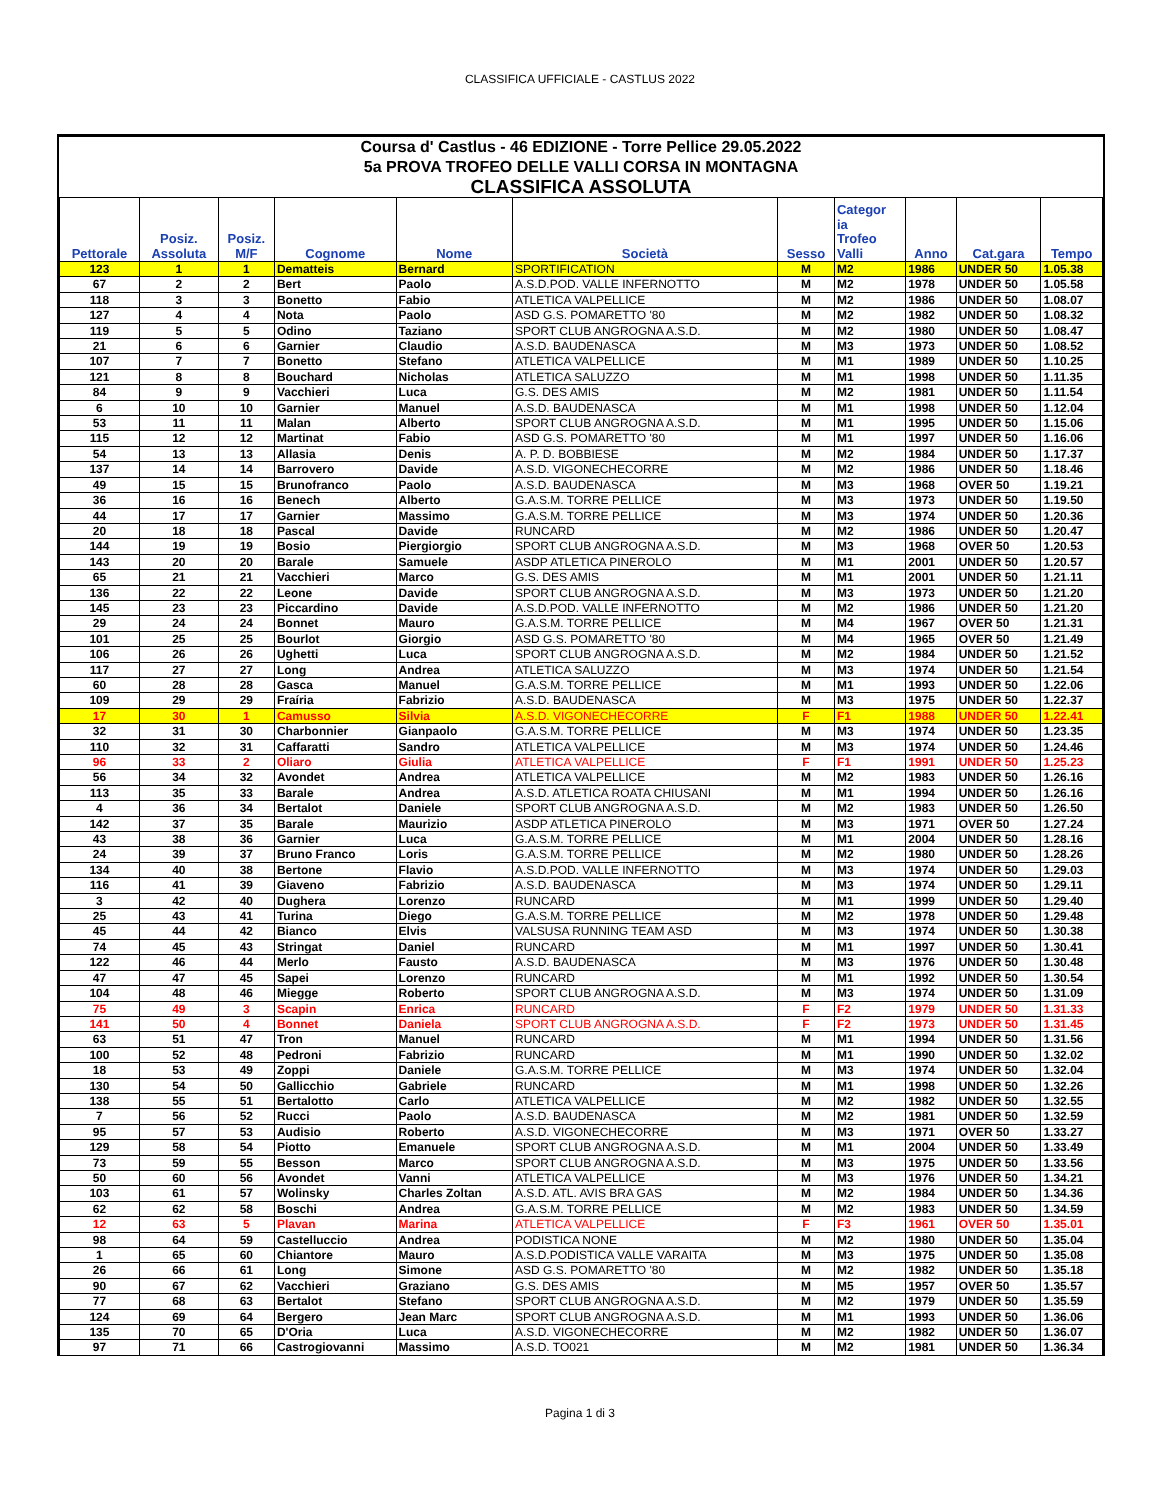CLASSIFICA UFFICIALE - CASTLUS 2022
Coursa d' Castlus - 46 EDIZIONE - Torre Pellice 29.05.2022
5a PROVA TROFEO DELLE VALLI CORSA IN MONTAGNA
CLASSIFICA ASSOLUTA
| Pettorale | Posiz. Assoluta | Posiz. M/F | Cognome | Nome | Società | Sesso | Categor ia Trofeo Valli | Anno | Cat.gara | Tempo |
| --- | --- | --- | --- | --- | --- | --- | --- | --- | --- | --- |
| 123 | 1 | 1 | Dematteis | Bernard | SPORTIFICATION | M | M2 | 1986 | UNDER 50 | 1.05.38 |
| 67 | 2 | 2 | Bert | Paolo | A.S.D.POD. VALLE INFERNOTTO | M | M2 | 1978 | UNDER 50 | 1.05.58 |
| 118 | 3 | 3 | Bonetto | Fabio | ATLETICA VALPELLICE | M | M2 | 1986 | UNDER 50 | 1.08.07 |
| 127 | 4 | 4 | Nota | Paolo | ASD G.S. POMARETTO '80 | M | M2 | 1982 | UNDER 50 | 1.08.32 |
| 119 | 5 | 5 | Odino | Taziano | SPORT CLUB ANGROGNA A.S.D. | M | M2 | 1980 | UNDER 50 | 1.08.47 |
| 21 | 6 | 6 | Garnier | Claudio | A.S.D. BAUDENASCA | M | M3 | 1973 | UNDER 50 | 1.08.52 |
| 107 | 7 | 7 | Bonetto | Stefano | ATLETICA VALPELLICE | M | M1 | 1989 | UNDER 50 | 1.10.25 |
| 121 | 8 | 8 | Bouchard | Nicholas | ATLETICA SALUZZO | M | M1 | 1998 | UNDER 50 | 1.11.35 |
| 84 | 9 | 9 | Vacchieri | Luca | G.S. DES AMIS | M | M2 | 1981 | UNDER 50 | 1.11.54 |
| 6 | 10 | 10 | Garnier | Manuel | A.S.D. BAUDENASCA | M | M1 | 1998 | UNDER 50 | 1.12.04 |
| 53 | 11 | 11 | Malan | Alberto | SPORT CLUB ANGROGNA A.S.D. | M | M1 | 1995 | UNDER 50 | 1.15.06 |
| 115 | 12 | 12 | Martinat | Fabio | ASD G.S. POMARETTO '80 | M | M1 | 1997 | UNDER 50 | 1.16.06 |
| 54 | 13 | 13 | Allasia | Denis | A. P. D. BOBBIESE | M | M2 | 1984 | UNDER 50 | 1.17.37 |
| 137 | 14 | 14 | Barrovero | Davide | A.S.D. VIGONECHECORRE | M | M2 | 1986 | UNDER 50 | 1.18.46 |
| 49 | 15 | 15 | Brunofranco | Paolo | A.S.D. BAUDENASCA | M | M3 | 1968 | OVER 50 | 1.19.21 |
| 36 | 16 | 16 | Benech | Alberto | G.A.S.M. TORRE PELLICE | M | M3 | 1973 | UNDER 50 | 1.19.50 |
| 44 | 17 | 17 | Garnier | Massimo | G.A.S.M. TORRE PELLICE | M | M3 | 1974 | UNDER 50 | 1.20.36 |
| 20 | 18 | 18 | Pascal | Davide | RUNCARD | M | M2 | 1986 | UNDER 50 | 1.20.47 |
| 144 | 19 | 19 | Bosio | Piergiorgio | SPORT CLUB ANGROGNA A.S.D. | M | M3 | 1968 | OVER 50 | 1.20.53 |
| 143 | 20 | 20 | Barale | Samuele | ASDP ATLETICA PINEROLO | M | M1 | 2001 | UNDER 50 | 1.20.57 |
| 65 | 21 | 21 | Vacchieri | Marco | G.S. DES AMIS | M | M1 | 2001 | UNDER 50 | 1.21.11 |
| 136 | 22 | 22 | Leone | Davide | SPORT CLUB ANGROGNA A.S.D. | M | M3 | 1973 | UNDER 50 | 1.21.20 |
| 145 | 23 | 23 | Piccardino | Davide | A.S.D.POD. VALLE INFERNOTTO | M | M2 | 1986 | UNDER 50 | 1.21.20 |
| 29 | 24 | 24 | Bonnet | Mauro | G.A.S.M. TORRE PELLICE | M | M4 | 1967 | OVER 50 | 1.21.31 |
| 101 | 25 | 25 | Bourlot | Giorgio | ASD G.S. POMARETTO '80 | M | M4 | 1965 | OVER 50 | 1.21.49 |
| 106 | 26 | 26 | Ughetti | Luca | SPORT CLUB ANGROGNA A.S.D. | M | M2 | 1984 | UNDER 50 | 1.21.52 |
| 117 | 27 | 27 | Long | Andrea | ATLETICA SALUZZO | M | M3 | 1974 | UNDER 50 | 1.21.54 |
| 60 | 28 | 28 | Gasca | Manuel | G.A.S.M. TORRE PELLICE | M | M1 | 1993 | UNDER 50 | 1.22.06 |
| 109 | 29 | 29 | Fraíria | Fabrizio | A.S.D. BAUDENASCA | M | M3 | 1975 | UNDER 50 | 1.22.37 |
| 17 | 30 | 1 | Camusso | Silvia | A.S.D. VIGONECHECORRE | F | F1 | 1988 | UNDER 50 | 1.22.41 |
| 32 | 31 | 30 | Charbonnier | Gianpaolo | G.A.S.M. TORRE PELLICE | M | M3 | 1974 | UNDER 50 | 1.23.35 |
| 110 | 32 | 31 | Caffaratti | Sandro | ATLETICA VALPELLICE | M | M3 | 1974 | UNDER 50 | 1.24.46 |
| 96 | 33 | 2 | Oliaro | Giulia | ATLETICA VALPELLICE | F | F1 | 1991 | UNDER 50 | 1.25.23 |
| 56 | 34 | 32 | Avondet | Andrea | ATLETICA VALPELLICE | M | M2 | 1983 | UNDER 50 | 1.26.16 |
| 113 | 35 | 33 | Barale | Andrea | A.S.D. ATLETICA ROATA CHIUSANI | M | M1 | 1994 | UNDER 50 | 1.26.16 |
| 4 | 36 | 34 | Bertalot | Daniele | SPORT CLUB ANGROGNA A.S.D. | M | M2 | 1983 | UNDER 50 | 1.26.50 |
| 142 | 37 | 35 | Barale | Maurizio | ASDP ATLETICA PINEROLO | M | M3 | 1971 | OVER 50 | 1.27.24 |
| 43 | 38 | 36 | Garnier | Luca | G.A.S.M. TORRE PELLICE | M | M1 | 2004 | UNDER 50 | 1.28.16 |
| 24 | 39 | 37 | Bruno Franco | Loris | G.A.S.M. TORRE PELLICE | M | M2 | 1980 | UNDER 50 | 1.28.26 |
| 134 | 40 | 38 | Bertone | Flavio | A.S.D.POD. VALLE INFERNOTTO | M | M3 | 1974 | UNDER 50 | 1.29.03 |
| 116 | 41 | 39 | Giaveno | Fabrizio | A.S.D. BAUDENASCA | M | M3 | 1974 | UNDER 50 | 1.29.11 |
| 3 | 42 | 40 | Dughera | Lorenzo | RUNCARD | M | M1 | 1999 | UNDER 50 | 1.29.40 |
| 25 | 43 | 41 | Turina | Diego | G.A.S.M. TORRE PELLICE | M | M2 | 1978 | UNDER 50 | 1.29.48 |
| 45 | 44 | 42 | Bianco | Elvis | VALSUSA RUNNING TEAM ASD | M | M3 | 1974 | UNDER 50 | 1.30.38 |
| 74 | 45 | 43 | Stringat | Daniel | RUNCARD | M | M1 | 1997 | UNDER 50 | 1.30.41 |
| 122 | 46 | 44 | Merlo | Fausto | A.S.D. BAUDENASCA | M | M3 | 1976 | UNDER 50 | 1.30.48 |
| 47 | 47 | 45 | Sapei | Lorenzo | RUNCARD | M | M1 | 1992 | UNDER 50 | 1.30.54 |
| 104 | 48 | 46 | Miegge | Roberto | SPORT CLUB ANGROGNA A.S.D. | M | M3 | 1974 | UNDER 50 | 1.31.09 |
| 75 | 49 | 3 | Scapin | Enrica | RUNCARD | F | F2 | 1979 | UNDER 50 | 1.31.33 |
| 141 | 50 | 4 | Bonnet | Daniela | SPORT CLUB ANGROGNA A.S.D. | F | F2 | 1973 | UNDER 50 | 1.31.45 |
| 63 | 51 | 47 | Tron | Manuel | RUNCARD | M | M1 | 1994 | UNDER 50 | 1.31.56 |
| 100 | 52 | 48 | Pedroni | Fabrizio | RUNCARD | M | M1 | 1990 | UNDER 50 | 1.32.02 |
| 18 | 53 | 49 | Zoppi | Daniele | G.A.S.M. TORRE PELLICE | M | M3 | 1974 | UNDER 50 | 1.32.04 |
| 130 | 54 | 50 | Gallicchio | Gabriele | RUNCARD | M | M1 | 1998 | UNDER 50 | 1.32.26 |
| 138 | 55 | 51 | Bertalotto | Carlo | ATLETICA VALPELLICE | M | M2 | 1982 | UNDER 50 | 1.32.55 |
| 7 | 56 | 52 | Rucci | Paolo | A.S.D. BAUDENASCA | M | M2 | 1981 | UNDER 50 | 1.32.59 |
| 95 | 57 | 53 | Audisio | Roberto | A.S.D. VIGONECHECORRE | M | M3 | 1971 | OVER 50 | 1.33.27 |
| 129 | 58 | 54 | Piotto | Emanuele | SPORT CLUB ANGROGNA A.S.D. | M | M1 | 2004 | UNDER 50 | 1.33.49 |
| 73 | 59 | 55 | Besson | Marco | SPORT CLUB ANGROGNA A.S.D. | M | M3 | 1975 | UNDER 50 | 1.33.56 |
| 50 | 60 | 56 | Avondet | Vanni | ATLETICA VALPELLICE | M | M3 | 1976 | UNDER 50 | 1.34.21 |
| 103 | 61 | 57 | Wolinsky | Charles Zoltan | A.S.D. ATL. AVIS BRA GAS | M | M2 | 1984 | UNDER 50 | 1.34.36 |
| 62 | 62 | 58 | Boschi | Andrea | G.A.S.M. TORRE PELLICE | M | M2 | 1983 | UNDER 50 | 1.34.59 |
| 12 | 63 | 5 | Plavan | Marina | ATLETICA VALPELLICE | F | F3 | 1961 | OVER 50 | 1.35.01 |
| 98 | 64 | 59 | Castelluccio | Andrea | PODISTICA NONE | M | M2 | 1980 | UNDER 50 | 1.35.04 |
| 1 | 65 | 60 | Chiantore | Mauro | A.S.D.PODISTICA VALLE VARAITA | M | M3 | 1975 | UNDER 50 | 1.35.08 |
| 26 | 66 | 61 | Long | Simone | ASD G.S. POMARETTO '80 | M | M2 | 1982 | UNDER 50 | 1.35.18 |
| 90 | 67 | 62 | Vacchieri | Graziano | G.S. DES AMIS | M | M5 | 1957 | OVER 50 | 1.35.57 |
| 77 | 68 | 63 | Bertalot | Stefano | SPORT CLUB ANGROGNA A.S.D. | M | M2 | 1979 | UNDER 50 | 1.35.59 |
| 124 | 69 | 64 | Bergero | Jean Marc | SPORT CLUB ANGROGNA A.S.D. | M | M1 | 1993 | UNDER 50 | 1.36.06 |
| 135 | 70 | 65 | D'Oria | Luca | A.S.D. VIGONECHECORRE | M | M2 | 1982 | UNDER 50 | 1.36.07 |
| 97 | 71 | 66 | Castrogiovanni | Massimo | A.S.D. TO021 | M | M2 | 1981 | UNDER 50 | 1.36.34 |
Pagina 1 di 3